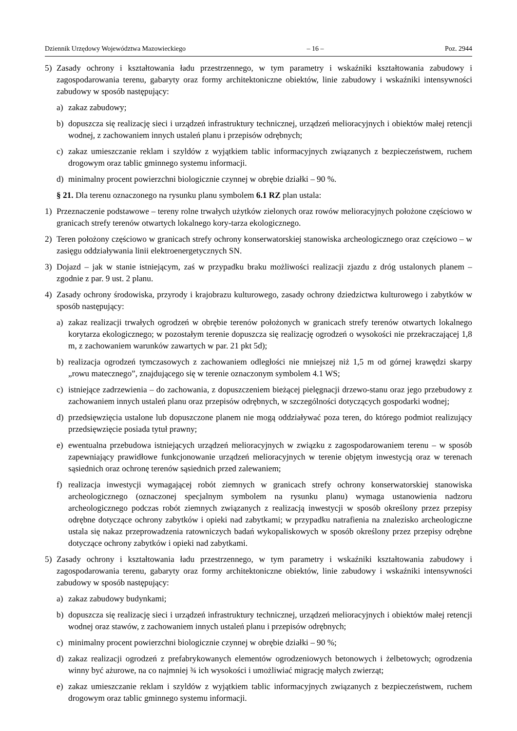Dziennik Urzędowy Województwa Mazowieckiego – 16 – Poz. 2944
5) Zasady ochrony i kształtowania ładu przestrzennego, w tym parametry i wskaźniki kształtowania zabudowy i zagospodarowania terenu, gabaryty oraz formy architektoniczne obiektów, linie zabudowy i wskaźniki intensywności zabudowy w sposób następujący:
a) zakaz zabudowy;
b) dopuszcza się realizację sieci i urządzeń infrastruktury technicznej, urządzeń melioracyjnych i obiektów małej retencji wodnej, z zachowaniem innych ustaleń planu i przepisów odrębnych;
c) zakaz umieszczanie reklam i szyldów z wyjątkiem tablic informacyjnych związanych z bezpieczeństwem, ruchem drogowym oraz tablic gminnego systemu informacji.
d) minimalny procent powierzchni biologicznie czynnej w obrębie działki – 90 %.
§ 21. Dla terenu oznaczonego na rysunku planu symbolem 6.1 RZ plan ustala:
1) Przeznaczenie podstawowe – tereny rolne trwałych użytków zielonych oraz rowów melioracyjnych położone częściowo w granicach strefy terenów otwartych lokalnego kory-tarza ekologicznego.
2) Teren położony częściowo w granicach strefy ochrony konserwatorskiej stanowiska archeologicznego oraz częściowo – w zasięgu oddziaływania linii elektroenergetycznych SN.
3) Dojazd – jak w stanie istniejącym, zaś w przypadku braku możliwości realizacji zjazdu z dróg ustalonych planem – zgodnie z par. 9 ust. 2 planu.
4) Zasady ochrony środowiska, przyrody i krajobrazu kulturowego, zasady ochrony dziedzictwa kulturowego i zabytków w sposób następujący:
a) zakaz realizacji trwałych ogrodzeń w obrębie terenów położonych w granicach strefy terenów otwartych lokalnego korytarza ekologicznego; w pozostałym terenie dopuszcza się realizację ogrodzeń o wysokości nie przekraczającej 1,8 m, z zachowaniem warunków zawartych w par. 21 pkt 5d);
b) realizacja ogrodzeń tymczasowych z zachowaniem odległości nie mniejszej niż 1,5 m od górnej krawędzi skarpy „rowu matecznego”, znajdującego się w terenie oznaczonym symbolem 4.1 WS;
c) istniejące zadrzewienia – do zachowania, z dopuszczeniem bieżącej pielęgnacji drzewo-stanu oraz jego przebudowy z zachowaniem innych ustaleń planu oraz przepisów odrębnych, w szczególności dotyczących gospodarki wodnej;
d) przedsięwzięcia ustalone lub dopuszczone planem nie mogą oddziaływać poza teren, do którego podmiot realizujący przedsięwzięcie posiada tytuł prawny;
e) ewentualna przebudowa istniejących urządzeń melioracyjnych w związku z zagospodarowaniem terenu – w sposób zapewniający prawidłowe funkcjonowanie urządzeń melioracyjnych w terenie objętym inwestycją oraz w terenach sąsiednich oraz ochronę terenów sąsiednich przed zalewaniem;
f) realizacja inwestycji wymagającej robót ziemnych w granicach strefy ochrony konserwatorskiej stanowiska archeologicznego (oznaczonej specjalnym symbolem na rysunku planu) wymaga ustanowienia nadzoru archeologicznego podczas robót ziemnych związanych z realizacją inwestycji w sposób określony przez przepisy odrębne dotyczące ochrony zabytków i opieki nad zabytkami; w przypadku natrafienia na znalezisko archeologiczne ustala się nakaz przeprowadzenia ratowniczych badań wykopaliskowych w sposób określony przez przepisy odrębne dotyczące ochrony zabytków i opieki nad zabytkami.
5) Zasady ochrony i kształtowania ładu przestrzennego, w tym parametry i wskaźniki kształtowania zabudowy i zagospodarowania terenu, gabaryty oraz formy architektoniczne obiektów, linie zabudowy i wskaźniki intensywności zabudowy w sposób następujący:
a) zakaz zabudowy budynkami;
b) dopuszcza się realizację sieci i urządzeń infrastruktury technicznej, urządzeń melioracyjnych i obiektów małej retencji wodnej oraz stawów, z zachowaniem innych ustaleń planu i przepisów odrębnych;
c) minimalny procent powierzchni biologicznie czynnej w obrębie działki – 90 %;
d) zakaz realizacji ogrodzeń z prefabrykowanych elementów ogrodzeniowych betonowych i żelbetowych; ogrodzenia winny być ażurowe, na co najmniej ¾ ich wysokości i umożliwiać migrację małych zwierząt;
e) zakaz umieszczanie reklam i szyldów z wyjątkiem tablic informacyjnych związanych z bezpieczeństwem, ruchem drogowym oraz tablic gminnego systemu informacji.